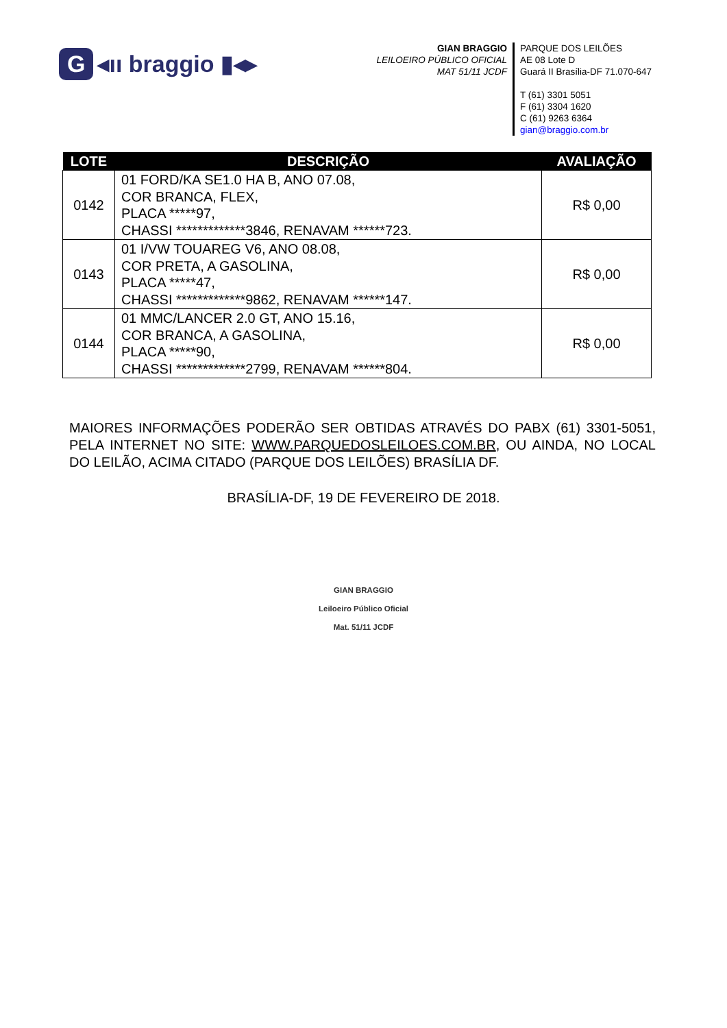G ◂ıı braggio ▮◂▸
GIAN BRAGGIO
LEILOEIRO PÚBLICO OFICIAL
MAT 51/11 JCDF
PARQUE DOS LEILÕES
AE 08 Lote D
Guará II Brasília-DF 71.070-647
T (61) 3301 5051
F (61) 3304 1620
C (61) 9263 6364
gian@braggio.com.br
| LOTE | DESCRIÇÃO | AVALIAÇÃO |
| --- | --- | --- |
| 0142 | 01 FORD/KA SE1.0 HA B, ANO 07.08, COR BRANCA, FLEX, PLACA *****97, CHASSI *************3846, RENAVAM ******723. | R$ 0,00 |
| 0143 | 01 I/VW TOUAREG V6, ANO 08.08, COR PRETA, A GASOLINA, PLACA *****47, CHASSI *************9862, RENAVAM ******147. | R$ 0,00 |
| 0144 | 01 MMC/LANCER 2.0 GT, ANO 15.16, COR BRANCA, A GASOLINA, PLACA *****90, CHASSI *************2799, RENAVAM ******804. | R$ 0,00 |
MAIORES INFORMAÇÕES PODERÃO SER OBTIDAS ATRAVÉS DO PABX (61) 3301-5051, PELA INTERNET NO SITE: WWW.PARQUEDOSLEILOES.COM.BR, OU AINDA, NO LOCAL DO LEILÃO, ACIMA CITADO (PARQUE DOS LEILÕES) BRASÍLIA DF.
BRASÍLIA-DF, 19 DE FEVEREIRO DE 2018.
GIAN BRAGGIO
Leiloeiro Público Oficial
Mat. 51/11 JCDF